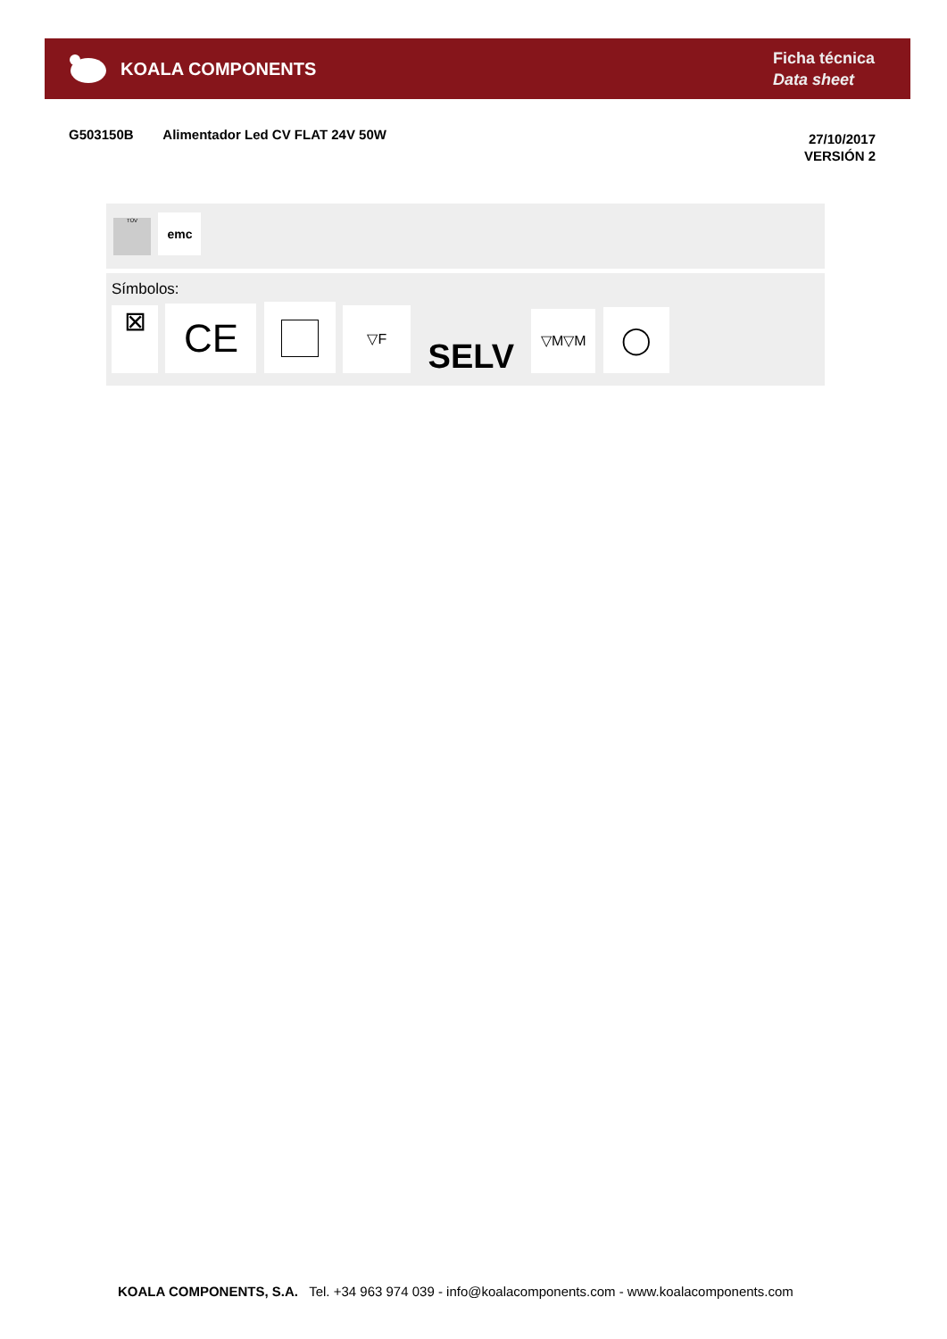KOALA COMPONENTS
Ficha técnica
Data sheet
G503150B Alimentador Led CV FLAT 24V 50W
27/10/2017
VERSIÓN 2
TÜV emc
Símbolos:
⊠ CE ▽F SELV ▽M▽M ◯
KOALA COMPONENTS, S.A. Tel. +34 963 974 039 - info@koalacomponents.com - www.koalacomponents.com